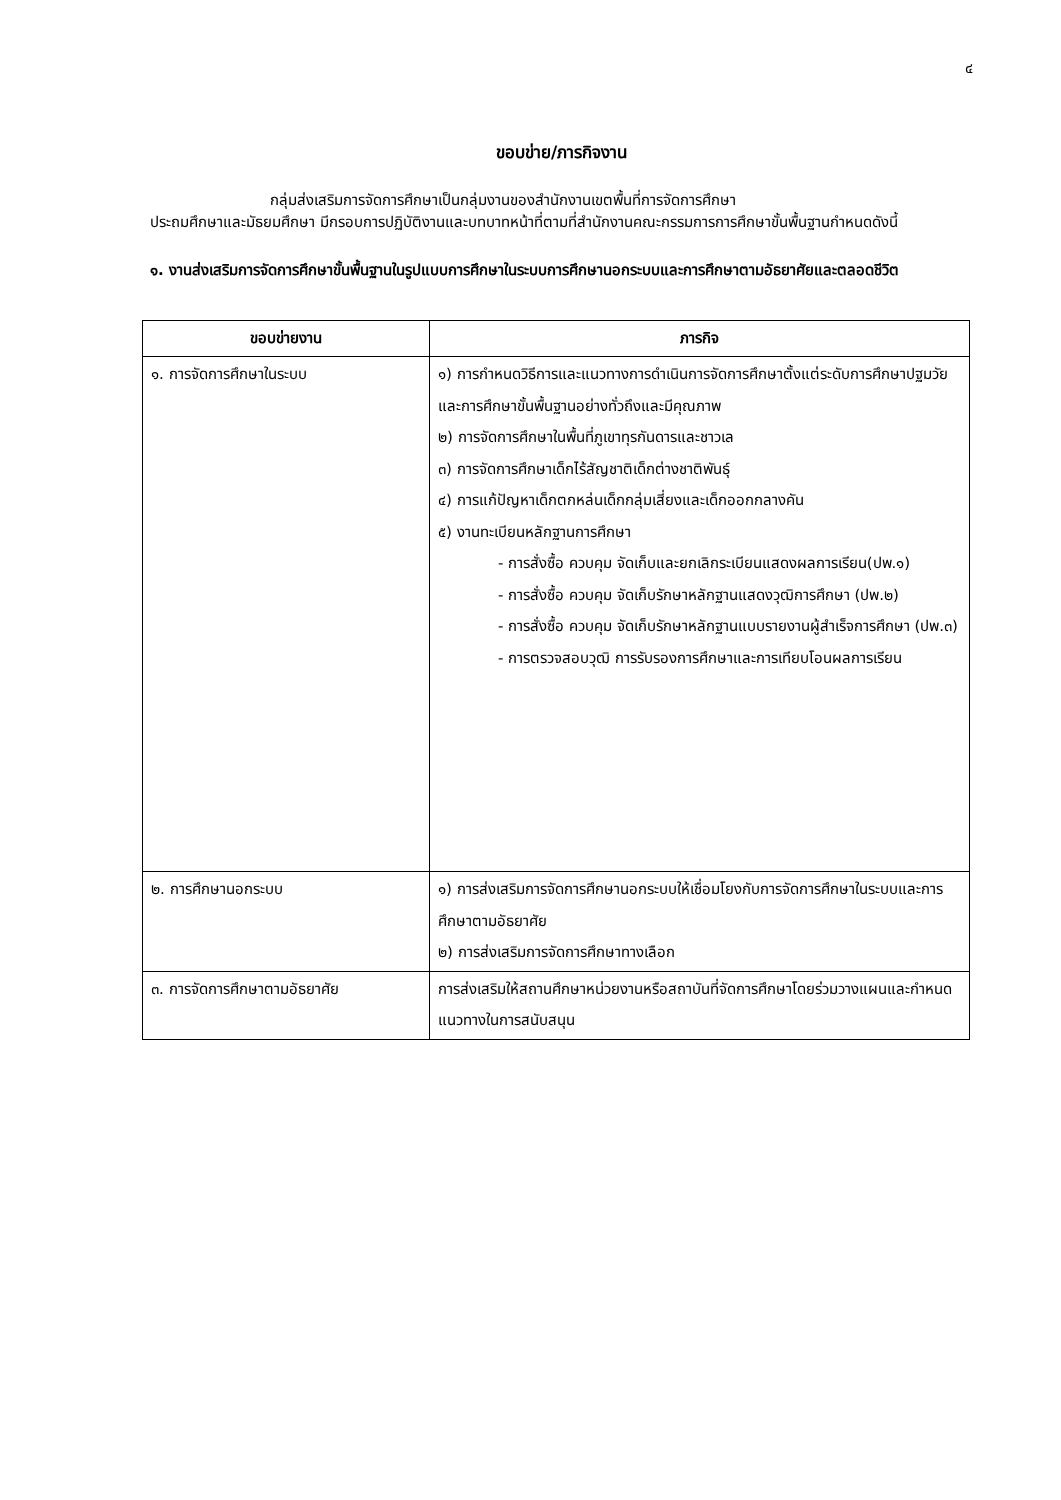๔
ขอบข่าย/ภารกิจงาน
กลุ่มส่งเสริมการจัดการศึกษาเป็นกลุ่มงานของสำนักงานเขตพื้นที่การจัดการศึกษา
ประถมศึกษาและมัธยมศึกษา มีกรอบการปฏิบัติงานและบทบาทหน้าที่ตามที่สำนักงานคณะกรรมการการศึกษาขั้นพื้นฐานกำหนดดังนี้
๑. งานส่งเสริมการจัดการศึกษาขั้นพื้นฐานในรูปแบบการศึกษาในระบบการศึกษานอกระบบและการศึกษาตามอัธยาศัยและตลอดชีวิต
| ขอบข่ายงาน | ภารกิจ |
| --- | --- |
| ๑. การจัดการศึกษาในระบบ | ๑) การกำหนดวิธีการและแนวทางการดำเนินการจัดการศึกษาตั้งแต่ระดับการศึกษาปฐมวัยและการศึกษาขั้นพื้นฐานอย่างทั่วถึงและมีคุณภาพ ๒) การจัดการศึกษาในพื้นที่ภูเขาทุรกันดารและชาวเล ๓) การจัดการศึกษาเด็กไร้สัญชาติเด็กต่างชาติพันธุ์ ๔) การแก้ปัญหาเด็กตกหล่นเด็กกลุ่มเสี่ยงและเด็กออกกลางคัน ๕) งานทะเบียนหลักฐานการศึกษา - การสั่งซื้อ ควบคุม จัดเก็บและยกเลิกระเบียนแสดงผลการเรียน(ปพ.๑) - การสั่งซื้อ ควบคุม จัดเก็บรักษาหลักฐานแสดงวุฒิการศึกษา (ปพ.๒) - การสั่งซื้อ ควบคุม จัดเก็บรักษาหลักฐานแบบรายงานผู้สำเร็จการศึกษา (ปพ.๓) - การตรวจสอบวุฒิ การรับรองการศึกษาและการเทียบโอนผลการเรียน |
| ๒. การศึกษานอกระบบ | ๑) การส่งเสริมการจัดการศึกษานอกระบบให้เชื่อมโยงกับการจัดการศึกษาในระบบและการศึกษาตามอัธยาศัย ๒) การส่งเสริมการจัดการศึกษาทางเลือก |
| ๓. การจัดการศึกษาตามอัธยาศัย | การส่งเสริมให้สถานศึกษาหน่วยงานหรือสถาบันที่จัดการศึกษาโดยร่วมวางแผนและกำหนดแนวทางในการสนับสนุน |